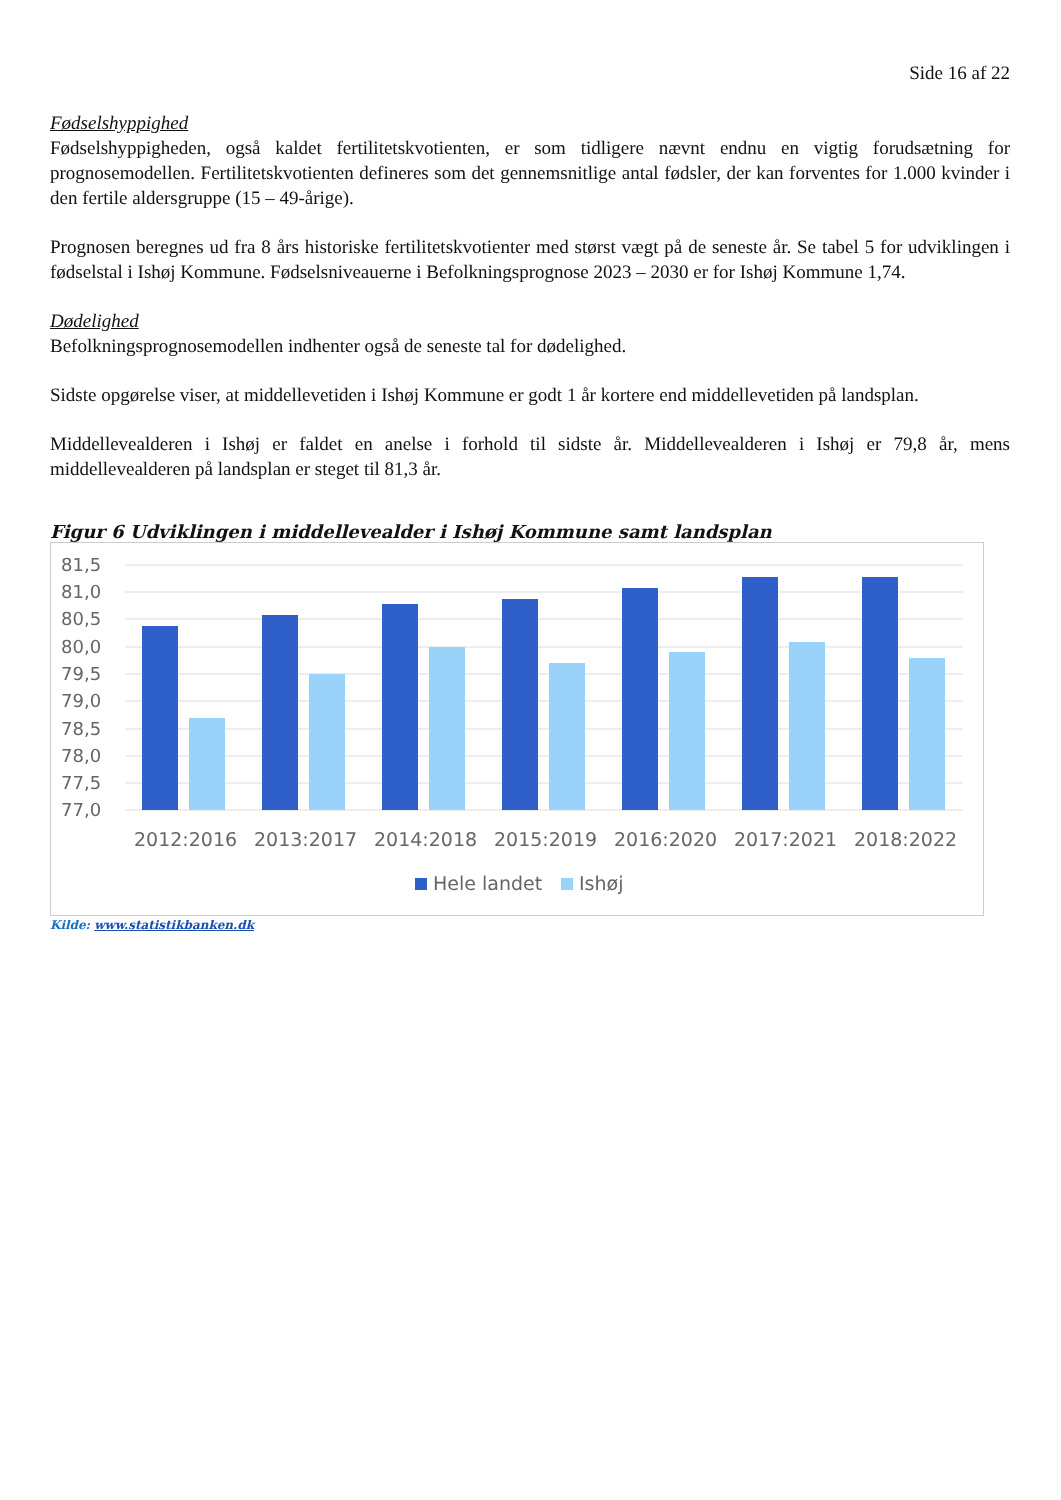Side 16 af 22
Fødselshyppighed
Fødselshyppigheden, også kaldet fertilitetskvotienten, er som tidligere nævnt endnu en vigtig forudsætning for prognosemodellen. Fertilitetskvotienten defineres som det gennemsnitlige antal fødsler, der kan forventes for 1.000 kvinder i den fertile aldersgruppe (15 – 49-årige).
Prognosen beregnes ud fra 8 års historiske fertilitetskvotienter med størst vægt på de seneste år. Se tabel 5 for udviklingen i fødselstal i Ishøj Kommune. Fødselsniveauerne i Befolkningsprognose 2023 – 2030 er for Ishøj Kommune 1,74.
Dødelighed
Befolkningsprognosemodellen indhenter også de seneste tal for dødelighed.
Sidste opgørelse viser, at middellevetiden i Ishøj Kommune er godt 1 år kortere end middellevetiden på landsplan.
Middellevealderen i Ishøj er faldet en anelse i forhold til sidste år. Middellevealderen i Ishøj er 79,8 år, mens middellevealderen på landsplan er steget til 81,3 år.
Figur 6 Udviklingen i middellevealder i Ishøj Kommune samt landsplan
81,5
81,0
80,5
80,0
79,5
79,0
78,5
78,0
77,5
77,0
2012:2016
2013:2017
2014:2018
2015:2019
2016:2020
2017:2021
2018:2022
Hele landet
Ishøj
Kilde: www.statistikbanken.dk